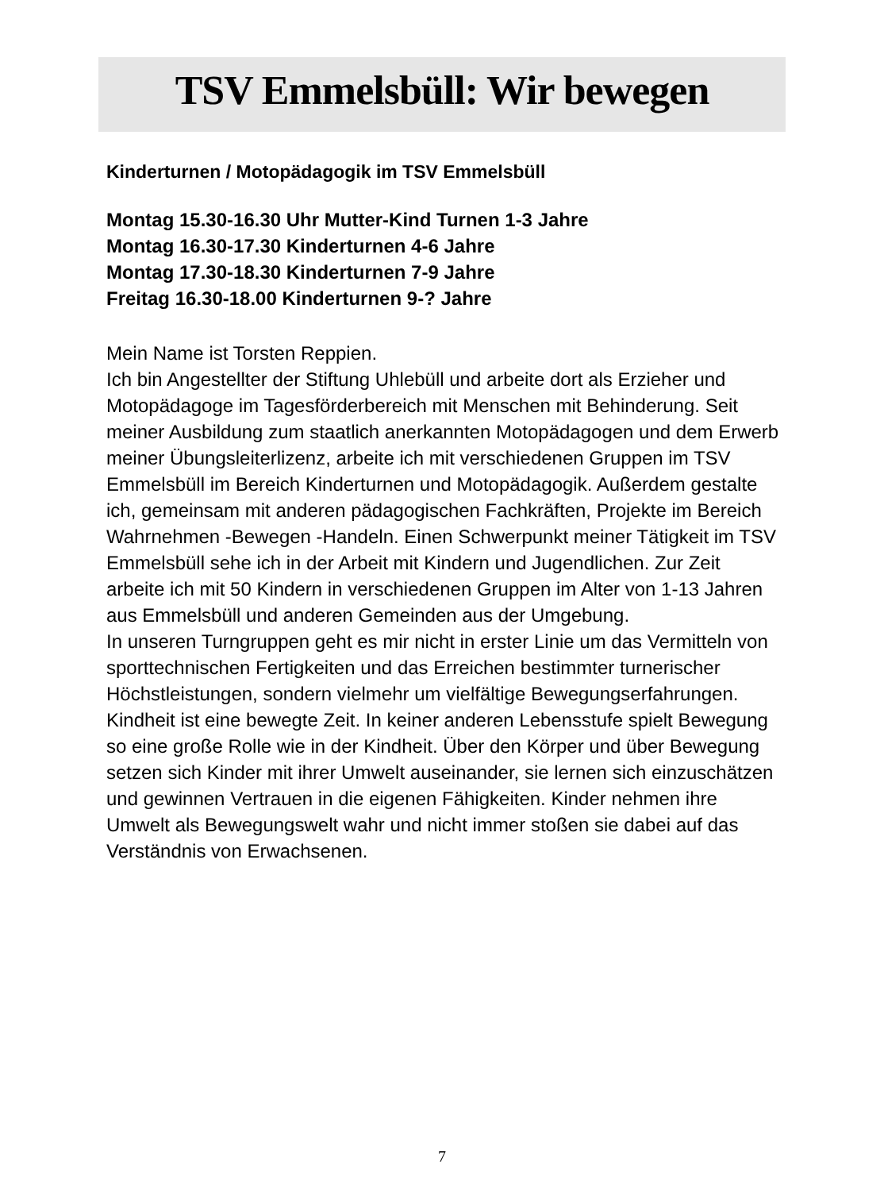TSV Emmelsbüll: Wir bewegen
Kinderturnen / Motopädagogik im TSV Emmelsbüll
Montag 15.30-16.30 Uhr Mutter-Kind Turnen 1-3 Jahre
Montag 16.30-17.30 Kinderturnen 4-6 Jahre
Montag 17.30-18.30 Kinderturnen 7-9 Jahre
Freitag 16.30-18.00 Kinderturnen 9-? Jahre
Mein Name ist Torsten Reppien.
Ich bin Angestellter der Stiftung Uhlebüll und arbeite dort als Erzieher und Motopädagoge im Tagesförderbereich mit Menschen mit Behinderung. Seit meiner Ausbildung zum staatlich anerkannten Motopädagogen und dem Erwerb meiner Übungsleiterlizenz, arbeite ich mit verschiedenen Gruppen im TSV Emmelsbüll im Bereich Kinderturnen und Motopädagogik. Außerdem gestalte ich, gemeinsam mit anderen pädagogischen Fachkräften, Projekte im Bereich Wahrnehmen -Bewegen -Handeln. Einen Schwerpunkt meiner Tätigkeit im TSV Emmelsbüll sehe ich in der Arbeit mit Kindern und Jugendlichen. Zur Zeit arbeite ich mit 50 Kindern in verschiedenen Gruppen im Alter von 1-13 Jahren aus Emmelsbüll und anderen Gemeinden aus der Umgebung.
In unseren Turngruppen geht es mir nicht in erster Linie um das Vermitteln von sporttechnischen Fertigkeiten und das Erreichen bestimmter turnerischer Höchstleistungen, sondern vielmehr um vielfältige Bewegungserfahrungen.
Kindheit ist eine bewegte Zeit. In keiner anderen Lebensstufe spielt Bewegung so eine große Rolle wie in der Kindheit. Über den Körper und über Bewegung setzen sich Kinder mit ihrer Umwelt auseinander, sie lernen sich einzuschätzen und gewinnen Vertrauen in die eigenen Fähigkeiten. Kinder nehmen ihre Umwelt als Bewegungswelt wahr und nicht immer stoßen sie dabei auf das Verständnis von Erwachsenen.
7